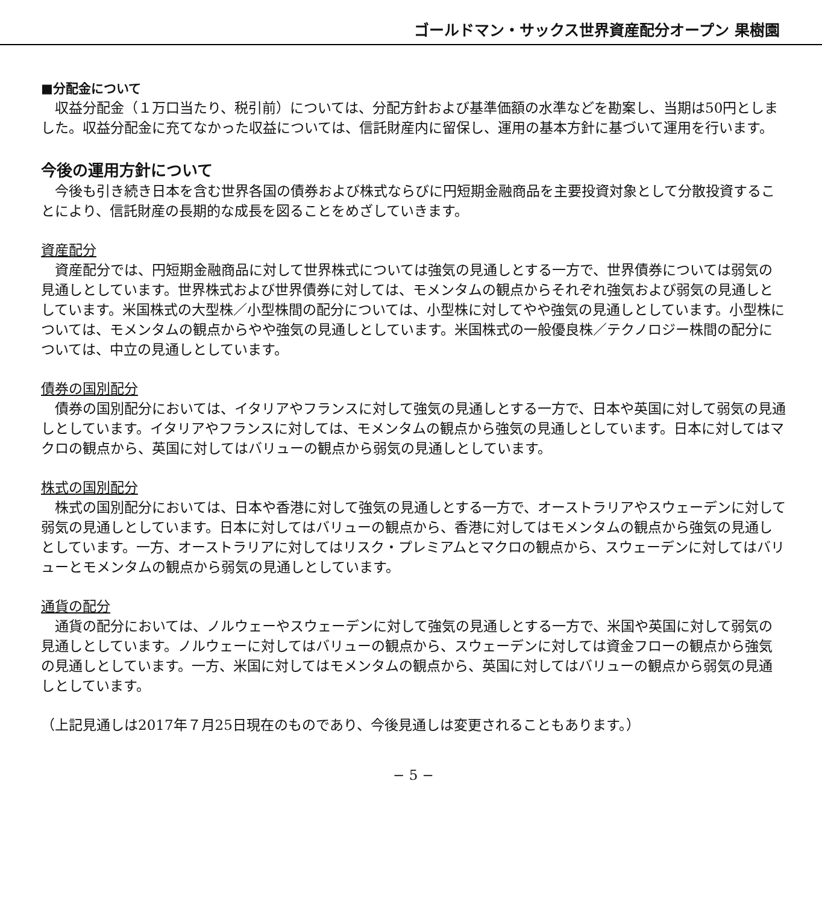ゴールドマン・サックス世界資産配分オープン 果樹園
■分配金について
収益分配金（１万口当たり、税引前）については、分配方針および基準価額の水準などを勘案し、当期は50円としました。収益分配金に充てなかった収益については、信託財産内に留保し、運用の基本方針に基づいて運用を行います。
今後の運用方針について
今後も引き続き日本を含む世界各国の債券および株式ならびに円短期金融商品を主要投資対象として分散投資することにより、信託財産の長期的な成長を図ることをめざしていきます。
資産配分
資産配分では、円短期金融商品に対して世界株式については強気の見通しとする一方で、世界債券については弱気の見通しとしています。世界株式および世界債券に対しては、モメンタムの観点からそれぞれ強気および弱気の見通しとしています。米国株式の大型株／小型株間の配分については、小型株に対してやや強気の見通しとしています。小型株については、モメンタムの観点からやや強気の見通しとしています。米国株式の一般優良株／テクノロジー株間の配分については、中立の見通しとしています。
債券の国別配分
債券の国別配分においては、イタリアやフランスに対して強気の見通しとする一方で、日本や英国に対して弱気の見通しとしています。イタリアやフランスに対しては、モメンタムの観点から強気の見通しとしています。日本に対してはマクロの観点から、英国に対してはバリューの観点から弱気の見通しとしています。
株式の国別配分
株式の国別配分においては、日本や香港に対して強気の見通しとする一方で、オーストラリアやスウェーデンに対して弱気の見通しとしています。日本に対してはバリューの観点から、香港に対してはモメンタムの観点から強気の見通しとしています。一方、オーストラリアに対してはリスク・プレミアムとマクロの観点から、スウェーデンに対してはバリューとモメンタムの観点から弱気の見通しとしています。
通貨の配分
通貨の配分においては、ノルウェーやスウェーデンに対して強気の見通しとする一方で、米国や英国に対して弱気の見通しとしています。ノルウェーに対してはバリューの観点から、スウェーデンに対しては資金フローの観点から強気の見通しとしています。一方、米国に対してはモメンタムの観点から、英国に対してはバリューの観点から弱気の見通しとしています。
（上記見通しは2017年７月25日現在のものであり、今後見通しは変更されることもあります。）
− 5 −